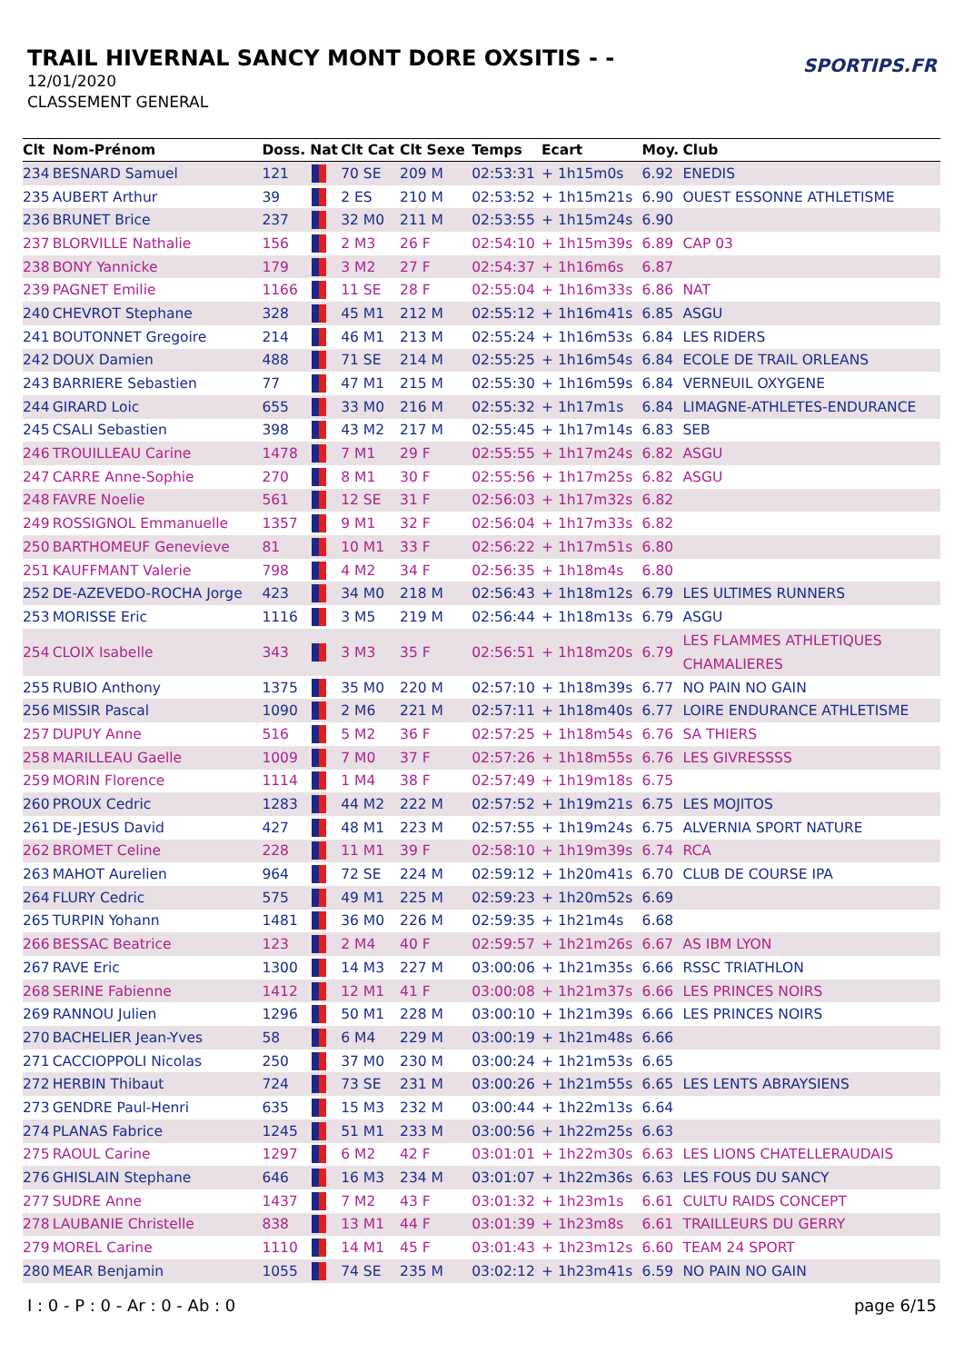TRAIL HIVERNAL SANCY MONT DORE OXSITIS - -
12/01/2020
CLASSEMENT GENERAL
SPORTIPS.FR
| Clt | Nom-Prénom | Doss. | Nat | Clt Cat | Clt Sexe | Temps | Ecart | Moy. | Club |
| --- | --- | --- | --- | --- | --- | --- | --- | --- | --- |
| 234 | BESNARD Samuel | 121 | | 70 SE | 209 M | 02:53:31 | + 1h15m0s | 6.92 | ENEDIS |
| 235 | AUBERT Arthur | 39 | | 2 ES | 210 M | 02:53:52 | + 1h15m21s | 6.90 | OUEST ESSONNE ATHLETISME |
| 236 | BRUNET Brice | 237 | | 32 M0 | 211 M | 02:53:55 | + 1h15m24s | 6.90 | |
| 237 | BLORVILLE Nathalie | 156 | | 2 M3 | 26 F | 02:54:10 | + 1h15m39s | 6.89 | CAP 03 |
| 238 | BONY Yannicke | 179 | | 3 M2 | 27 F | 02:54:37 | + 1h16m6s | 6.87 | |
| 239 | PAGNET Emilie | 1166 | | 11 SE | 28 F | 02:55:04 | + 1h16m33s | 6.86 | NAT |
| 240 | CHEVROT Stephane | 328 | | 45 M1 | 212 M | 02:55:12 | + 1h16m41s | 6.85 | ASGU |
| 241 | BOUTONNET Gregoire | 214 | | 46 M1 | 213 M | 02:55:24 | + 1h16m53s | 6.84 | LES RIDERS |
| 242 | DOUX Damien | 488 | | 71 SE | 214 M | 02:55:25 | + 1h16m54s | 6.84 | ECOLE DE TRAIL ORLEANS |
| 243 | BARRIERE Sebastien | 77 | | 47 M1 | 215 M | 02:55:30 | + 1h16m59s | 6.84 | VERNEUIL OXYGENE |
| 244 | GIRARD Loic | 655 | | 33 M0 | 216 M | 02:55:32 | + 1h17m1s | 6.84 | LIMAGNE-ATHLETES-ENDURANCE |
| 245 | CSALI Sebastien | 398 | | 43 M2 | 217 M | 02:55:45 | + 1h17m14s | 6.83 | SEB |
| 246 | TROUILLEAU Carine | 1478 | | 7 M1 | 29 F | 02:55:55 | + 1h17m24s | 6.82 | ASGU |
| 247 | CARRE Anne-Sophie | 270 | | 8 M1 | 30 F | 02:55:56 | + 1h17m25s | 6.82 | ASGU |
| 248 | FAVRE Noelie | 561 | | 12 SE | 31 F | 02:56:03 | + 1h17m32s | 6.82 | |
| 249 | ROSSIGNOL Emmanuelle | 1357 | | 9 M1 | 32 F | 02:56:04 | + 1h17m33s | 6.82 | |
| 250 | BARTHOMEUF Genevieve | 81 | | 10 M1 | 33 F | 02:56:22 | + 1h17m51s | 6.80 | |
| 251 | KAUFFMANT Valerie | 798 | | 4 M2 | 34 F | 02:56:35 | + 1h18m4s | 6.80 | |
| 252 | DE-AZEVEDO-ROCHA Jorge | 423 | | 34 M0 | 218 M | 02:56:43 | + 1h18m12s | 6.79 | LES ULTIMES RUNNERS |
| 253 | MORISSE Eric | 1116 | | 3 M5 | 219 M | 02:56:44 | + 1h18m13s | 6.79 | ASGU |
| 254 | CLOIX Isabelle | 343 | | 3 M3 | 35 F | 02:56:51 | + 1h18m20s | 6.79 | LES FLAMMES ATHLETIQUES CHAMALIERES |
| 255 | RUBIO Anthony | 1375 | | 35 M0 | 220 M | 02:57:10 | + 1h18m39s | 6.77 | NO PAIN NO GAIN |
| 256 | MISSIR Pascal | 1090 | | 2 M6 | 221 M | 02:57:11 | + 1h18m40s | 6.77 | LOIRE ENDURANCE ATHLETISME |
| 257 | DUPUY Anne | 516 | | 5 M2 | 36 F | 02:57:25 | + 1h18m54s | 6.76 | SA THIERS |
| 258 | MARILLEAU Gaelle | 1009 | | 7 M0 | 37 F | 02:57:26 | + 1h18m55s | 6.76 | LES GIVRESSSS |
| 259 | MORIN Florence | 1114 | | 1 M4 | 38 F | 02:57:49 | + 1h19m18s | 6.75 | |
| 260 | PROUX Cedric | 1283 | | 44 M2 | 222 M | 02:57:52 | + 1h19m21s | 6.75 | LES MOJITOS |
| 261 | DE-JESUS David | 427 | | 48 M1 | 223 M | 02:57:55 | + 1h19m24s | 6.75 | ALVERNIA SPORT NATURE |
| 262 | BROMET Celine | 228 | | 11 M1 | 39 F | 02:58:10 | + 1h19m39s | 6.74 | RCA |
| 263 | MAHOT Aurelien | 964 | | 72 SE | 224 M | 02:59:12 | + 1h20m41s | 6.70 | CLUB DE COURSE IPA |
| 264 | FLURY Cedric | 575 | | 49 M1 | 225 M | 02:59:23 | + 1h20m52s | 6.69 | |
| 265 | TURPIN Yohann | 1481 | | 36 M0 | 226 M | 02:59:35 | + 1h21m4s | 6.68 | |
| 266 | BESSAC Beatrice | 123 | | 2 M4 | 40 F | 02:59:57 | + 1h21m26s | 6.67 | AS IBM LYON |
| 267 | RAVE Eric | 1300 | | 14 M3 | 227 M | 03:00:06 | + 1h21m35s | 6.66 | RSSC TRIATHLON |
| 268 | SERINE Fabienne | 1412 | | 12 M1 | 41 F | 03:00:08 | + 1h21m37s | 6.66 | LES PRINCES NOIRS |
| 269 | RANNOU Julien | 1296 | | 50 M1 | 228 M | 03:00:10 | + 1h21m39s | 6.66 | LES PRINCES NOIRS |
| 270 | BACHELIER Jean-Yves | 58 | | 6 M4 | 229 M | 03:00:19 | + 1h21m48s | 6.66 | |
| 271 | CACCIOPPOLI Nicolas | 250 | | 37 M0 | 230 M | 03:00:24 | + 1h21m53s | 6.65 | |
| 272 | HERBIN Thibaut | 724 | | 73 SE | 231 M | 03:00:26 | + 1h21m55s | 6.65 | LES LENTS ABRAYSIENS |
| 273 | GENDRE Paul-Henri | 635 | | 15 M3 | 232 M | 03:00:44 | + 1h22m13s | 6.64 | |
| 274 | PLANAS Fabrice | 1245 | | 51 M1 | 233 M | 03:00:56 | + 1h22m25s | 6.63 | |
| 275 | RAOUL Carine | 1297 | | 6 M2 | 42 F | 03:01:01 | + 1h22m30s | 6.63 | LES LIONS CHATELLERAUDAIS |
| 276 | GHISLAIN Stephane | 646 | | 16 M3 | 234 M | 03:01:07 | + 1h22m36s | 6.63 | LES FOUS DU SANCY |
| 277 | SUDRE Anne | 1437 | | 7 M2 | 43 F | 03:01:32 | + 1h23m1s | 6.61 | CULTU RAIDS CONCEPT |
| 278 | LAUBANIE Christelle | 838 | | 13 M1 | 44 F | 03:01:39 | + 1h23m8s | 6.61 | TRAILLEURS DU GERRY |
| 279 | MOREL Carine | 1110 | | 14 M1 | 45 F | 03:01:43 | + 1h23m12s | 6.60 | TEAM 24 SPORT |
| 280 | MEAR Benjamin | 1055 | | 74 SE | 235 M | 03:02:12 | + 1h23m41s | 6.59 | NO PAIN NO GAIN |
I : 0 - P : 0 - Ar : 0 - Ab : 0 page 6/15